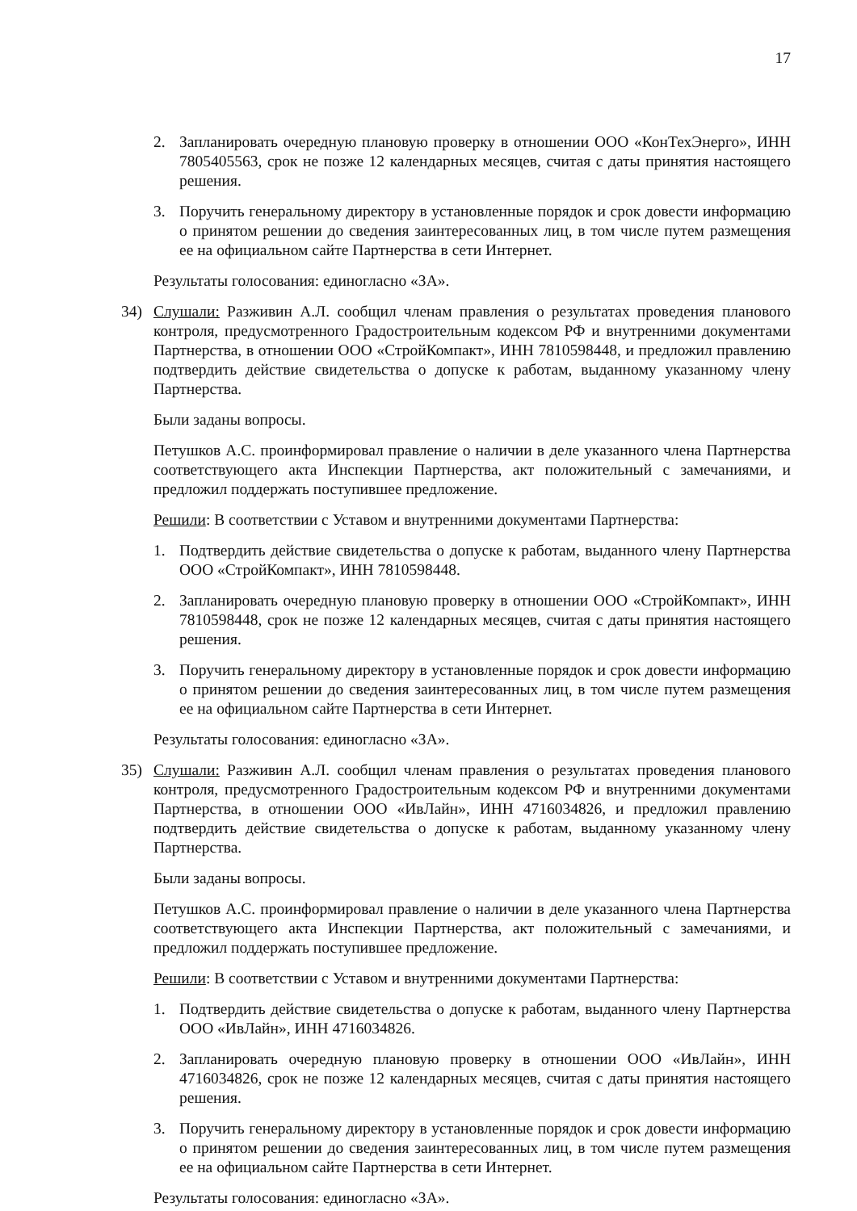17
2. Запланировать очередную плановую проверку в отношении ООО «КонТехЭнерго», ИНН 7805405563, срок не позже 12 календарных месяцев, считая с даты принятия настоящего решения.
3. Поручить генеральному директору в установленные порядок и срок довести информацию о принятом решении до сведения заинтересованных лиц, в том числе путем размещения ее на официальном сайте Партнерства в сети Интернет.
Результаты голосования: единогласно «ЗА».
34) Слушали: Разживин А.Л. сообщил членам правления о результатах проведения планового контроля, предусмотренного Градостроительным кодексом РФ и внутренними документами Партнерства, в отношении ООО «СтройКомпакт», ИНН 7810598448, и предложил правлению подтвердить действие свидетельства о допуске к работам, выданному указанному члену Партнерства.
Были заданы вопросы.
Петушков А.С. проинформировал правление о наличии в деле указанного члена Партнерства соответствующего акта Инспекции Партнерства, акт положительный с замечаниями, и предложил поддержать поступившее предложение.
Решили: В соответствии с Уставом и внутренними документами Партнерства:
1. Подтвердить действие свидетельства о допуске к работам, выданного члену Партнерства ООО «СтройКомпакт», ИНН 7810598448.
2. Запланировать очередную плановую проверку в отношении ООО «СтройКомпакт», ИНН 7810598448, срок не позже 12 календарных месяцев, считая с даты принятия настоящего решения.
3. Поручить генеральному директору в установленные порядок и срок довести информацию о принятом решении до сведения заинтересованных лиц, в том числе путем размещения ее на официальном сайте Партнерства в сети Интернет.
Результаты голосования: единогласно «ЗА».
35) Слушали: Разживин А.Л. сообщил членам правления о результатах проведения планового контроля, предусмотренного Градостроительным кодексом РФ и внутренними документами Партнерства, в отношении ООО «ИвЛайн», ИНН 4716034826, и предложил правлению подтвердить действие свидетельства о допуске к работам, выданному указанному члену Партнерства.
Были заданы вопросы.
Петушков А.С. проинформировал правление о наличии в деле указанного члена Партнерства соответствующего акта Инспекции Партнерства, акт положительный с замечаниями, и предложил поддержать поступившее предложение.
Решили: В соответствии с Уставом и внутренними документами Партнерства:
1. Подтвердить действие свидетельства о допуске к работам, выданного члену Партнерства ООО «ИвЛайн», ИНН 4716034826.
2. Запланировать очередную плановую проверку в отношении ООО «ИвЛайн», ИНН 4716034826, срок не позже 12 календарных месяцев, считая с даты принятия настоящего решения.
3. Поручить генеральному директору в установленные порядок и срок довести информацию о принятом решении до сведения заинтересованных лиц, в том числе путем размещения ее на официальном сайте Партнерства в сети Интернет.
Результаты голосования: единогласно «ЗА».